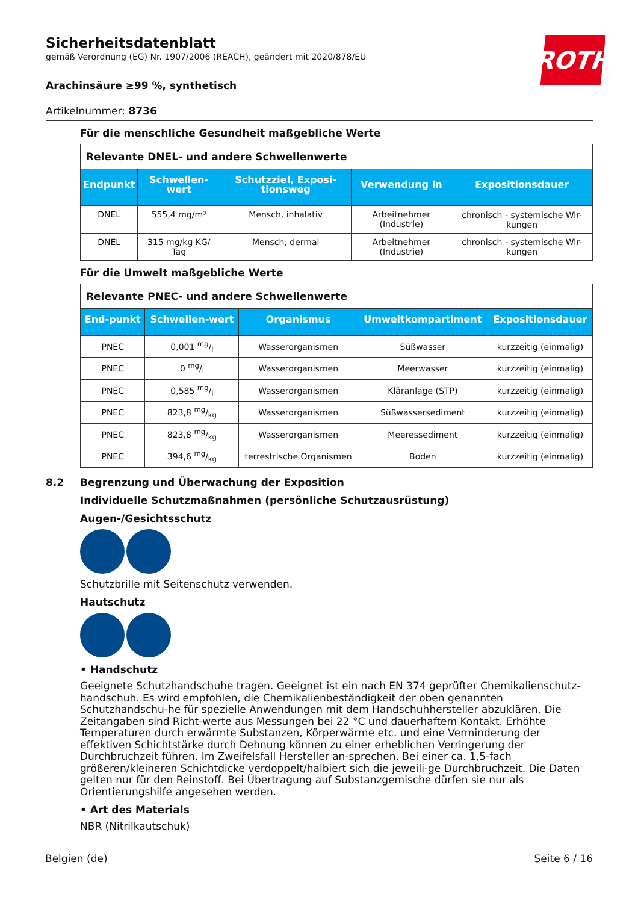Sicherheitsdatenblatt
gemäß Verordnung (EG) Nr. 1907/2006 (REACH), geändert mit 2020/878/EU
ROTH
Arachinsäure ≥99 %, synthetisch
Artikelnummer: 8736
Für die menschliche Gesundheit maßgebliche Werte
| Relevante DNEL- und andere Schwellenwerte | | | | |
| Endpunkt | Schwellen-wert | Schutzziel, Exposi-tionsweg | Verwendung in | Expositionsdauer |
| DNEL | 555,4 mg/m³ | Mensch, inhalativ | Arbeitnehmer (Industrie) | chronisch - systemische Wir-kungen |
| DNEL | 315 mg/kg KG/ Tag | Mensch, dermal | Arbeitnehmer (Industrie) | chronisch - systemische Wir-kungen |
Für die Umwelt maßgebliche Werte
| Relevante PNEC- und andere Schwellenwerte | | | | |
| End-punkt | Schwellen-wert | Organismus | Umweltkompartiment | Expositionsdauer |
| PNEC | 0,001 mg/l | Wasserorganismen | Süßwasser | kurzzeitig (einmalig) |
| PNEC | 0 mg/l | Wasserorganismen | Meerwasser | kurzzeitig (einmalig) |
| PNEC | 0,585 mg/l | Wasserorganismen | Kläranlage (STP) | kurzzeitig (einmalig) |
| PNEC | 823,8 mg/kg | Wasserorganismen | Süßwassersediment | kurzzeitig (einmalig) |
| PNEC | 823,8 mg/kg | Wasserorganismen | Meeressediment | kurzzeitig (einmalig) |
| PNEC | 394,6 mg/kg | terrestrische Organismen | Boden | kurzzeitig (einmalig) |
8.2 Begrenzung und Überwachung der Exposition
Individuelle Schutzmaßnahmen (persönliche Schutzausrüstung)
Augen-/Gesichtsschutz
Schutzbrille mit Seitenschutz verwenden.
Hautschutz
• Handschutz
Geeignete Schutzhandschuhe tragen. Geeignet ist ein nach EN 374 geprüfter Chemikalienschutz-handschuh. Es wird empfohlen, die Chemikalienbeständigkeit der oben genannten Schutzhandschu-he für spezielle Anwendungen mit dem Handschuhhersteller abzuklären. Die Zeitangaben sind Richt-werte aus Messungen bei 22 °C und dauerhaftem Kontakt. Erhöhte Temperaturen durch erwärmte Substanzen, Körperwärme etc. und eine Verminderung der effektiven Schichtstärke durch Dehnung können zu einer erheblichen Verringerung der Durchbruchzeit führen. Im Zweifelsfall Hersteller an-sprechen. Bei einer ca. 1,5-fach größeren/kleineren Schichtdicke verdoppelt/halbiert sich die jeweili-ge Durchbruchzeit. Die Daten gelten nur für den Reinstoff. Bei Übertragung auf Substanzgemische dürfen sie nur als Orientierungshilfe angesehen werden.
• Art des Materials
NBR (Nitrilkautschuk)
Belgien (de) Seite 6 / 16